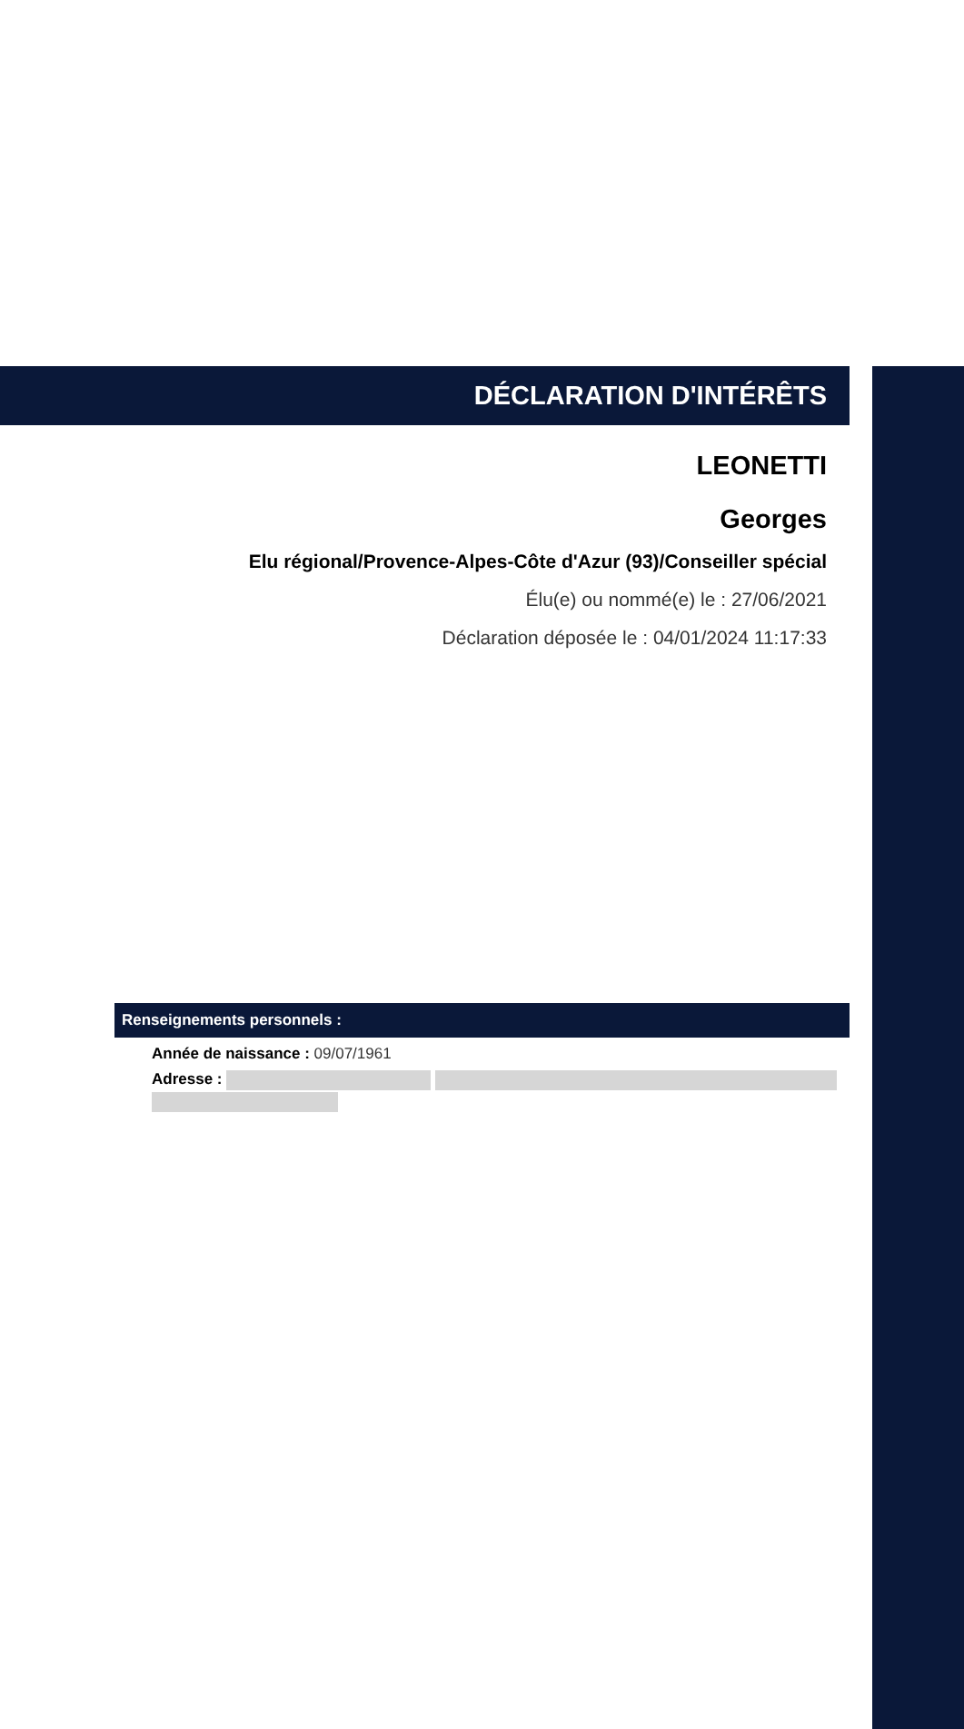DÉCLARATION D'INTÉRÊTS
LEONETTI
Georges
Elu régional/Provence-Alpes-Côte d'Azur (93)/Conseiller spécial
Élu(e) ou nommé(e) le : 27/06/2021
Déclaration déposée le : 04/01/2024 11:17:33
Renseignements personnels :
Année de naissance : 09/07/1961
Adresse :